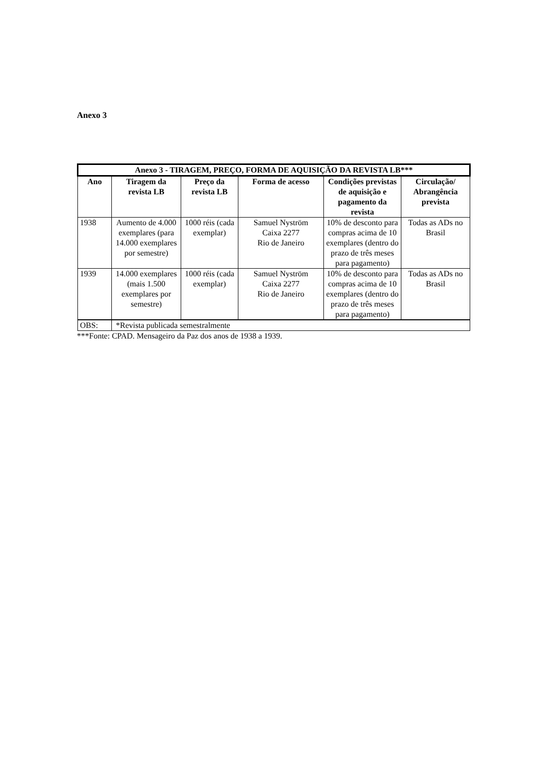Anexo 3
| Anexo 3 - TIRAGEM, PREÇO, FORMA DE AQUISIÇÃO DA REVISTA LB*** | | | | | |
| --- | --- | --- | --- | --- | --- |
| Ano | Tiragem da revista LB | Preço da revista LB | Forma de acesso | Condições previstas de aquisição e pagamento da revista | Circulação/ Abrangência prevista |
| 1938 | Aumento de 4.000 exemplares (para 14.000 exemplares por semestre) | 1000 réis (cada exemplar) | Samuel Nyström Caixa 2277 Rio de Janeiro | 10% de desconto para compras acima de 10 exemplares (dentro do prazo de três meses para pagamento) | Todas as ADs no Brasil |
| 1939 | 14.000 exemplares (mais 1.500 exemplares por semestre) | 1000 réis (cada exemplar) | Samuel Nyström Caixa 2277 Rio de Janeiro | 10% de desconto para compras acima de 10 exemplares (dentro do prazo de três meses para pagamento) | Todas as ADs no Brasil |
| OBS: | *Revista publicada semestralmente | | | | |
***Fonte: CPAD. Mensageiro da Paz dos anos de 1938 a 1939.